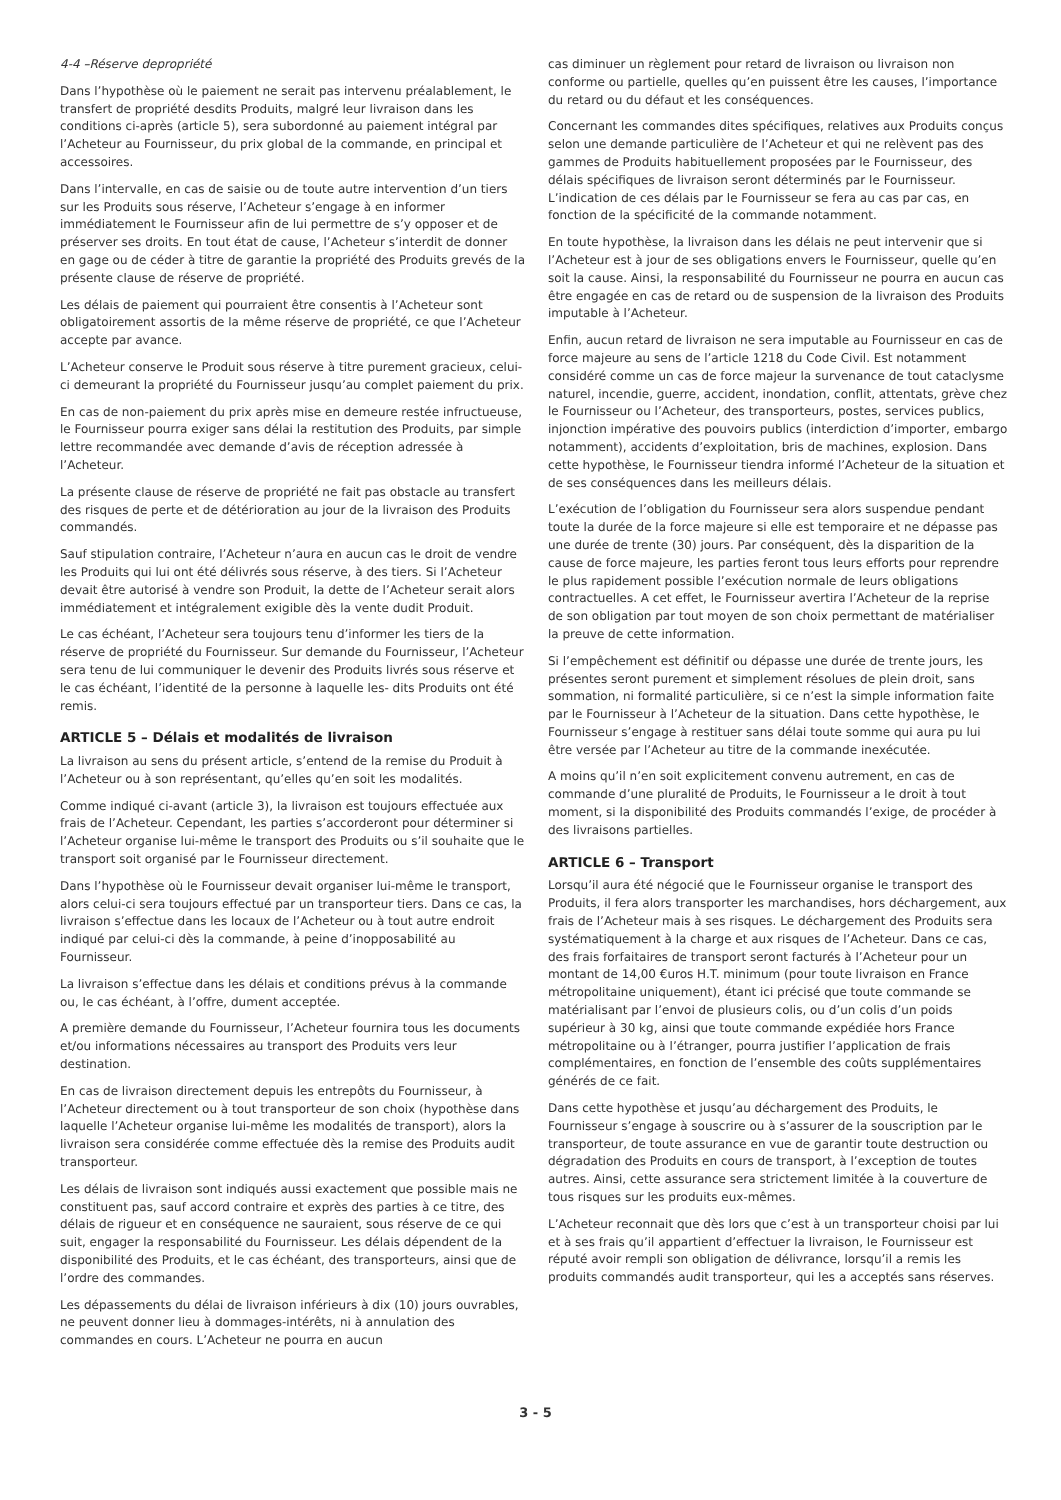4-4 –Réserve depropriété
Dans l’hypothèse où le paiement ne serait pas intervenu préalablement, le transfert de propriété desdits Produits, malgré leur livraison dans les conditions ci-après (article 5), sera subordonné au paiement intégral par l’Acheteur au Fournisseur, du prix global de la commande, en principal et accessoires.
Dans l’intervalle, en cas de saisie ou de toute autre intervention d’un tiers sur les Produits sous réserve, l’Acheteur s’engage à en informer immédiatement le Fournisseur afin de lui permettre de s’y opposer et de préserver ses droits. En tout état de cause, l’Acheteur s’interdit de donner en gage ou de céder à titre de garantie la propriété des Produits grevés de la présente clause de réserve de propriété.
Les délais de paiement qui pourraient être consentis à l’Acheteur sont obligatoirement assortis de la même réserve de propriété, ce que l’Acheteur accepte par avance.
L’Acheteur conserve le Produit sous réserve à titre purement gracieux, celui-ci demeurant la propriété du Fournisseur jusqu’au complet paiement du prix.
En cas de non-paiement du prix après mise en demeure restée infructueuse, le Fournisseur pourra exiger sans délai la restitution des Produits, par simple lettre recommandée avec demande d’avis de réception adressée à l’Acheteur.
La présente clause de réserve de propriété ne fait pas obstacle au transfert des risques de perte et de détérioration au jour de la livraison des Produits commandés.
Sauf stipulation contraire, l’Acheteur n’aura en aucun cas le droit de vendre les Produits qui lui ont été délivrés sous réserve, à des tiers. Si l’Acheteur devait être autorisé à vendre son Produit, la dette de l’Acheteur serait alors immédiatement et intégralement exigible dès la vente dudit Produit.
Le cas échéant, l’Acheteur sera toujours tenu d’informer les tiers de la réserve de propriété du Fournisseur. Sur demande du Fournisseur, l’Acheteur sera tenu de lui communiquer le devenir des Produits livrés sous réserve et le cas échéant, l’identité de la personne à laquelle les- dits Produits ont été remis.
ARTICLE 5 – Délais et modalités de livraison
La livraison au sens du présent article, s’entend de la remise du Produit à l’Acheteur ou à son représentant, qu’elles qu’en soit les modalités.
Comme indiqué ci-avant (article 3), la livraison est toujours effectuée aux frais de l’Acheteur. Cependant, les parties s’accorderont pour déterminer si l’Acheteur organise lui-même le transport des Produits ou s’il souhaite que le transport soit organisé par le Fournisseur directement.
Dans l’hypothèse où le Fournisseur devait organiser lui-même le transport, alors celui-ci sera toujours effectué par un transporteur tiers. Dans ce cas, la livraison s’effectue dans les locaux de l’Acheteur ou à tout autre endroit indiqué par celui-ci dès la commande, à peine d’inopposabilité au Fournisseur.
La livraison s’effectue dans les délais et conditions prévus à la commande ou, le cas échéant, à l’offre, dument acceptée.
A première demande du Fournisseur, l’Acheteur fournira tous les documents et/ou informations nécessaires au transport des Produits vers leur destination.
En cas de livraison directement depuis les entrepôts du Fournisseur, à l’Acheteur directement ou à tout transporteur de son choix (hypothèse dans laquelle l’Acheteur organise lui-même les modalités de transport), alors la livraison sera considérée comme effectuée dès la remise des Produits audit transporteur.
Les délais de livraison sont indiqués aussi exactement que possible mais ne constituent pas, sauf accord contraire et exprès des parties à ce titre, des délais de rigueur et en conséquence ne sauraient, sous réserve de ce qui suit, engager la responsabilité du Fournisseur. Les délais dépendent de la disponibilité des Produits, et le cas échéant, des transporteurs, ainsi que de l’ordre des commandes.
Les dépassements du délai de livraison inférieurs à dix (10) jours ouvrables, ne peuvent donner lieu à dommages-intérêts, ni à annulation des commandes en cours. L’Acheteur ne pourra en aucun
cas diminuer un règlement pour retard de livraison ou livraison non conforme ou partielle, quelles qu’en puissent être les causes, l’importance du retard ou du défaut et les conséquences.
Concernant les commandes dites spécifiques, relatives aux Produits conçus selon une demande particulière de l’Acheteur et qui ne relèvent pas des gammes de Produits habituellement proposées par le Fournisseur, des délais spécifiques de livraison seront déterminés par le Fournisseur. L’indication de ces délais par le Fournisseur se fera au cas par cas, en fonction de la spécificité de la commande notamment.
En toute hypothèse, la livraison dans les délais ne peut intervenir que si l’Acheteur est à jour de ses obligations envers le Fournisseur, quelle qu’en soit la cause. Ainsi, la responsabilité du Fournisseur ne pourra en aucun cas être engagée en cas de retard ou de suspension de la livraison des Produits imputable à l’Acheteur.
Enfin, aucun retard de livraison ne sera imputable au Fournisseur en cas de force majeure au sens de l’article 1218 du Code Civil. Est notamment considéré comme un cas de force majeur la survenance de tout cataclysme naturel, incendie, guerre, accident, inondation, conflit, attentats, grève chez le Fournisseur ou l’Acheteur, des transporteurs, postes, services publics, injonction impérative des pouvoirs publics (interdiction d’importer, embargo notamment), accidents d’exploitation, bris de machines, explosion. Dans cette hypothèse, le Fournisseur tiendra informé l’Acheteur de la situation et de ses conséquences dans les meilleurs délais.
L’exécution de l’obligation du Fournisseur sera alors suspendue pendant toute la durée de la force majeure si elle est temporaire et ne dépasse pas une durée de trente (30) jours. Par conséquent, dès la disparition de la cause de force majeure, les parties feront tous leurs efforts pour reprendre le plus rapidement possible l’exécution normale de leurs obligations contractuelles. A cet effet, le Fournisseur avertira l’Acheteur de la reprise de son obligation par tout moyen de son choix permettant de matérialiser la preuve de cette information.
Si l’empêchement est définitif ou dépasse une durée de trente jours, les présentes seront purement et simplement résolues de plein droit, sans sommation, ni formalité particulière, si ce n’est la simple information faite par le Fournisseur à l’Acheteur de la situation. Dans cette hypothèse, le Fournisseur s’engage à restituer sans délai toute somme qui aura pu lui être versée par l’Acheteur au titre de la commande inexécutée.
A moins qu’il n’en soit explicitement convenu autrement, en cas de commande d’une pluralité de Produits, le Fournisseur a le droit à tout moment, si la disponibilité des Produits commandés l’exige, de procéder à des livraisons partielles.
ARTICLE 6 – Transport
Lorsqu’il aura été négocié que le Fournisseur organise le transport des Produits, il fera alors transporter les marchandises, hors déchargement, aux frais de l’Acheteur mais à ses risques. Le déchargement des Produits sera systématiquement à la charge et aux risques de l’Acheteur. Dans ce cas, des frais forfaitaires de transport seront facturés à l’Acheteur pour un montant de 14,00 €uros H.T. minimum (pour toute livraison en France métropolitaine uniquement), étant ici précisé que toute commande se matérialisant par l’envoi de plusieurs colis, ou d’un colis d’un poids supérieur à 30 kg, ainsi que toute commande expédiée hors France métropolitaine ou à l’étranger, pourra justifier l’application de frais complémentaires, en fonction de l’ensemble des coûts supplémentaires générés de ce fait.
Dans cette hypothèse et jusqu’au déchargement des Produits, le Fournisseur s’engage à souscrire ou à s’assurer de la souscription par le transporteur, de toute assurance en vue de garantir toute destruction ou dégradation des Produits en cours de transport, à l’exception de toutes autres. Ainsi, cette assurance sera strictement limitée à la couverture de tous risques sur les produits eux-mêmes.
L’Acheteur reconnait que dès lors que c’est à un transporteur choisi par lui et à ses frais qu’il appartient d’effectuer la livraison, le Fournisseur est réputé avoir rempli son obligation de délivrance, lorsqu’il a remis les produits commandés audit transporteur, qui les a acceptés sans réserves.
3 - 5